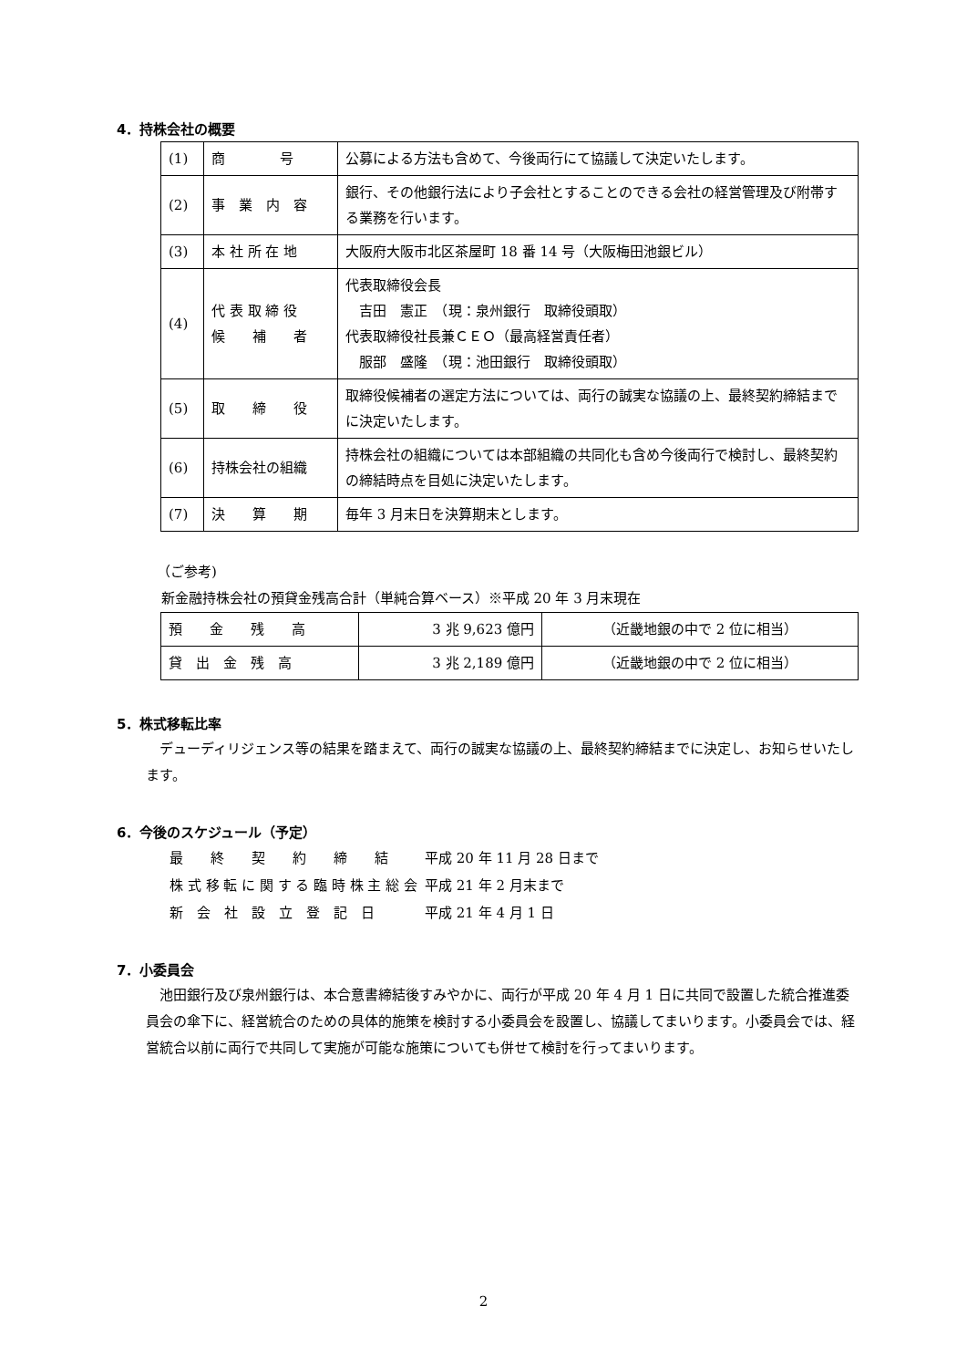4．持株会社の概要
| (1) | 商 号 | 公募による方法も含めて、今後両行にて協議して決定いたします。 |
| (2) | 事 業 内 容 | 銀行、その他銀行法により子会社とすることのできる会社の経営管理及び附帯する業務を行います。 |
| (3) | 本 社 所 在 地 | 大阪府大阪市北区茶屋町 18 番 14 号（大阪梅田池銀ビル） |
| (4) | 代 表 取 締 役 候 補 者 | 代表取締役会長 吉田 憲正 （現：泉州銀行 取締役頭取） 代表取締役社長兼ＣＥＯ（最高経営責任者） 服部 盛隆 （現：池田銀行 取締役頭取） |
| (5) | 取 締 役 | 取締役候補者の選定方法については、両行の誠実な協議の上、最終契約締結までに決定いたします。 |
| (6) | 持株会社の組織 | 持株会社の組織については本部組織の共同化も含め今後両行で検討し、最終契約の締結時点を目処に決定いたします。 |
| (7) | 決 算 期 | 毎年 3 月末日を決算期末とします。 |
（ご参考)
新金融持株会社の預貸金残高合計（単純合算ベース）※平成 20 年 3 月末現在
| 預 金 残 高 | 3 兆 9,623 億円 | （近畿地銀の中で 2 位に相当） |
| 貸 出 金 残 高 | 3 兆 2,189 億円 | （近畿地銀の中で 2 位に相当） |
5．株式移転比率
　デューディリジェンス等の結果を踏まえて、両行の誠実な協議の上、最終契約締結までに決定し、お知らせいたします。
6．今後のスケジュール（予定）
| 最 終 契 約 締 結 | 平成 20 年 11 月 28 日まで |
| 株 式 移 転 に 関 す る 臨 時 株 主 総 会 | 平成 21 年 2 月末まで |
| 新 会 社 設 立 登 記 日 | 平成 21 年 4 月 1 日 |
7．小委員会
　池田銀行及び泉州銀行は、本合意書締結後すみやかに、両行が平成 20 年 4 月 1 日に共同で設置した統合推進委員会の傘下に、経営統合のための具体的施策を検討する小委員会を設置し、協議してまいります。小委員会では、経営統合以前に両行で共同して実施が可能な施策についても併せて検討を行ってまいります。
2